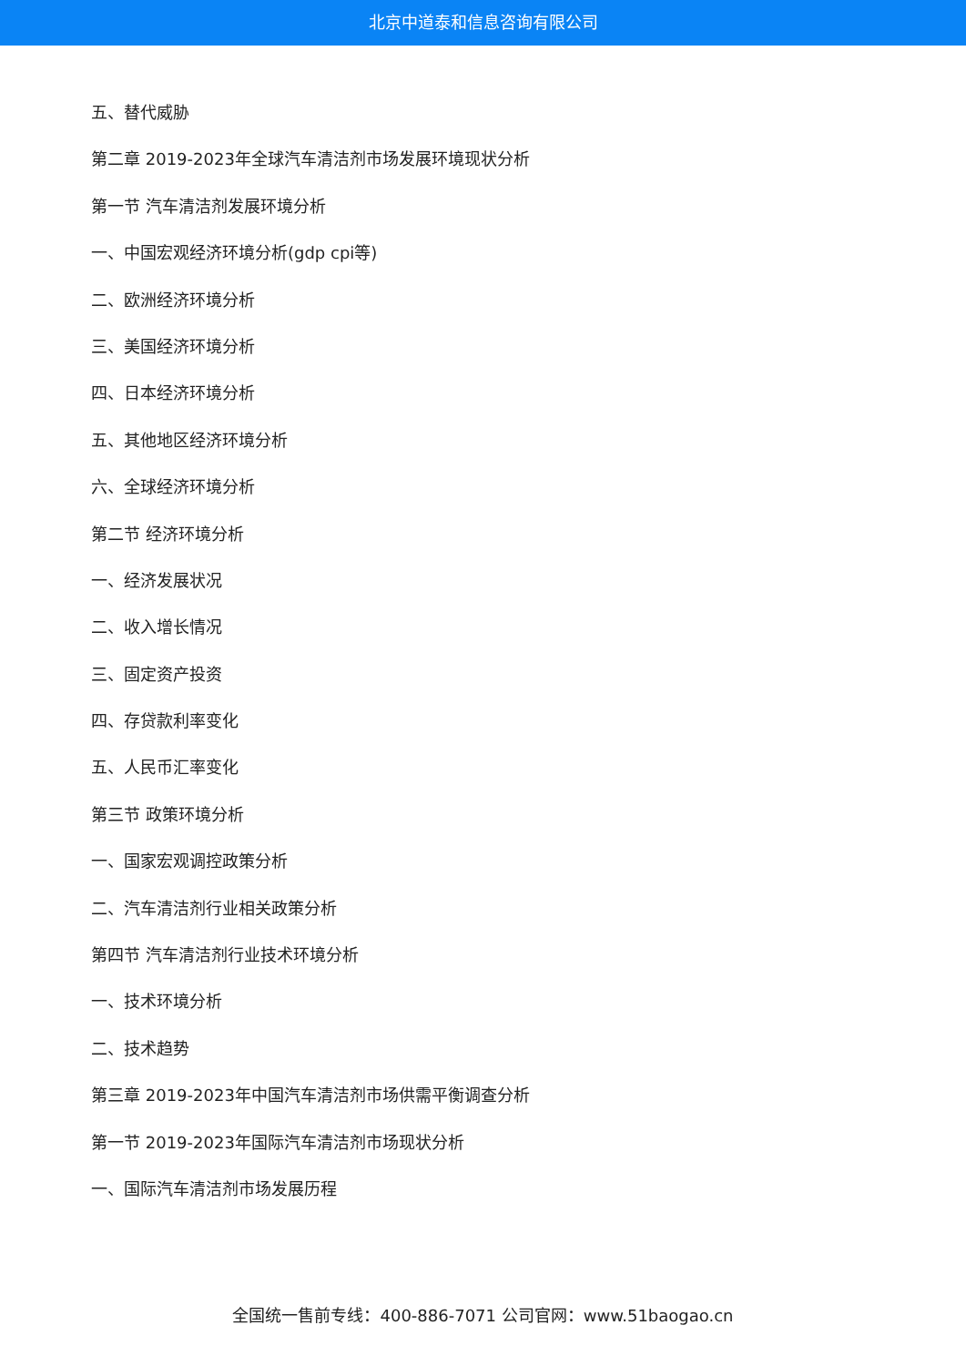北京中道泰和信息咨询有限公司
五、替代威胁
第二章 2019-2023年全球汽车清洁剂市场发展环境现状分析
第一节 汽车清洁剂发展环境分析
一、中国宏观经济环境分析(gdp cpi等)
二、欧洲经济环境分析
三、美国经济环境分析
四、日本经济环境分析
五、其他地区经济环境分析
六、全球经济环境分析
第二节 经济环境分析
一、经济发展状况
二、收入增长情况
三、固定资产投资
四、存贷款利率变化
五、人民币汇率变化
第三节 政策环境分析
一、国家宏观调控政策分析
二、汽车清洁剂行业相关政策分析
第四节 汽车清洁剂行业技术环境分析
一、技术环境分析
二、技术趋势
第三章 2019-2023年中国汽车清洁剂市场供需平衡调查分析
第一节 2019-2023年国际汽车清洁剂市场现状分析
一、国际汽车清洁剂市场发展历程
全国统一售前专线：400-886-7071 公司官网：www.51baogao.cn